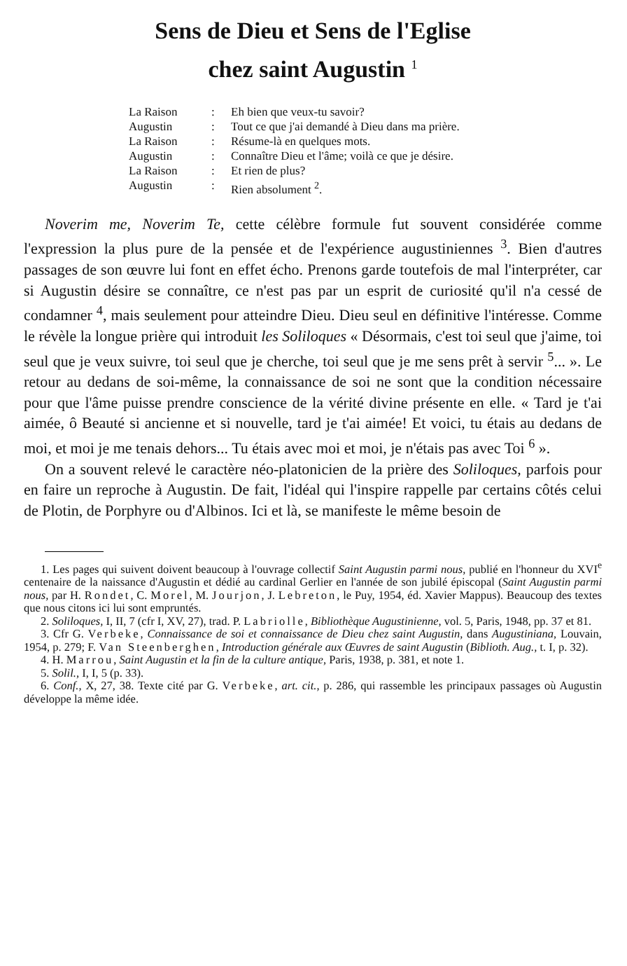Sens de Dieu et Sens de l'Eglise
chez saint Augustin <sup>1</sup>
La Raison: Eh bien que veux-tu savoir?
Augustin: Tout ce que j'ai demandé à Dieu dans ma prière.
La Raison: Résume-là en quelques mots.
Augustin: Connaître Dieu et l'âme; voilà ce que je désire.
La Raison: Et rien de plus?
Augustin: Rien absolument <sup>2</sup>.
Noverim me, Noverim Te, cette célèbre formule fut souvent considérée comme l'expression la plus pure de la pensée et de l'expérience augustiniennes <sup>3</sup>. Bien d'autres passages de son œuvre lui font en effet écho. Prenons garde toutefois de mal l'interpréter, car si Augustin désire se connaître, ce n'est pas par un esprit de curiosité qu'il n'a cessé de condamner <sup>4</sup>, mais seulement pour atteindre Dieu. Dieu seul en définitive l'intéresse. Comme le révèle la longue prière qui introduit les Soliloques « Désormais, c'est toi seul que j'aime, toi seul que je veux suivre, toi seul que je cherche, toi seul que je me sens prêt à servir <sup>5</sup>... ». Le retour au dedans de soi-même, la connaissance de soi ne sont que la condition nécessaire pour que l'âme puisse prendre conscience de la vérité divine présente en elle. « Tard je t'ai aimée, ô Beauté si ancienne et si nouvelle, tard je t'ai aimée! Et voici, tu étais au dedans de moi, et moi je me tenais dehors... Tu étais avec moi et moi, je n'étais pas avec Toi <sup>6</sup> ».
On a souvent relevé le caractère néo-platonicien de la prière des Soliloques, parfois pour en faire un reproche à Augustin. De fait, l'idéal qui l'inspire rappelle par certains côtés celui de Plotin, de Porphyre ou d'Albinos. Ici et là, se manifeste le même besoin de
1. Les pages qui suivent doivent beaucoup à l'ouvrage collectif Saint Augustin parmi nous, publié en l'honneur du XVI<sup>e</sup> centenaire de la naissance d'Augustin et dédié au cardinal Gerlier en l'année de son jubilé épiscopal (Saint Augustin parmi nous, par H. Rondet, C. Morel, M. Jourjon, J. Lebreton, le Puy, 1954, éd. Xavier Mappus). Beaucoup des textes que nous citons ici lui sont empruntés.
2. Soliloques, I, II, 7 (cfr I, XV, 27), trad. P. Labriolle, Bibliothèque Augustinienne, vol. 5, Paris, 1948, pp. 37 et 81.
3. Cfr G. Verbeke, Connaissance de soi et connaissance de Dieu chez saint Augustin, dans Augustiniana, Louvain, 1954, p. 279; F. Van Steenberghen, Introduction générale aux Œuvres de saint Augustin (Biblioth. Aug., t. I, p. 32).
4. H. Marrou, Saint Augustin et la fin de la culture antique, Paris, 1938, p. 381, et note 1.
5. Solil., I, I, 5 (p. 33).
6. Conf., X, 27, 38. Texte cité par G. Verbeke, art. cit., p. 286, qui rassemble les principaux passages où Augustin développe la même idée.